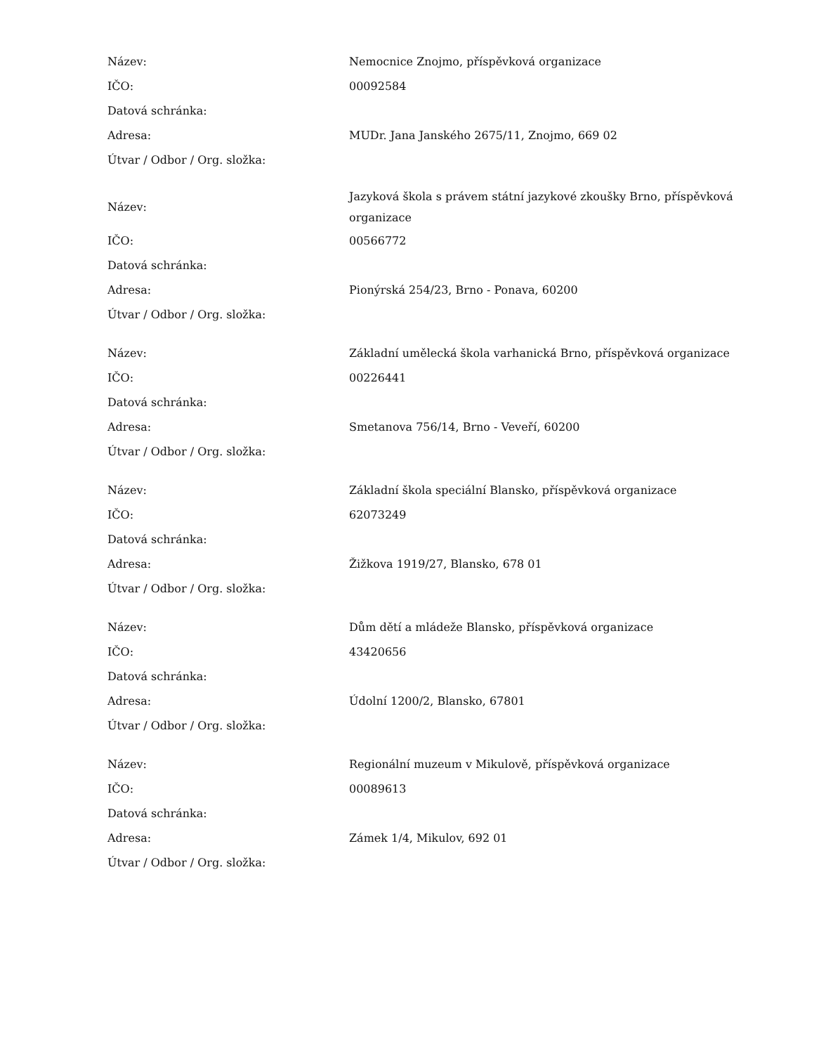| Název: | Nemocnice Znojmo, příspěvková organizace |
| IČO: | 00092584 |
| Datová schránka: | |
| Adresa: | MUDr. Jana Janského 2675/11, Znojmo, 669 02 |
| Útvar / Odbor / Org. složka: | |
| Název: | Jazyková škola s právem státní jazykové zkoušky Brno, příspěvková organizace |
| IČO: | 00566772 |
| Datová schránka: | |
| Adresa: | Pionýrská 254/23, Brno - Ponava, 60200 |
| Útvar / Odbor / Org. složka: | |
| Název: | Základní umělecká škola varhanická Brno, příspěvková organizace |
| IČO: | 00226441 |
| Datová schránka: | |
| Adresa: | Smetanova 756/14, Brno - Veveří, 60200 |
| Útvar / Odbor / Org. složka: | |
| Název: | Základní škola speciální Blansko, příspěvková organizace |
| IČO: | 62073249 |
| Datová schránka: | |
| Adresa: | Žižkova 1919/27, Blansko, 678 01 |
| Útvar / Odbor / Org. složka: | |
| Název: | Dům dětí a mládeže Blansko, příspěvková organizace |
| IČO: | 43420656 |
| Datová schránka: | |
| Adresa: | Údolní 1200/2, Blansko, 67801 |
| Útvar / Odbor / Org. složka: | |
| Název: | Regionální muzeum v Mikulově, příspěvková organizace |
| IČO: | 00089613 |
| Datová schránka: | |
| Adresa: | Zámek 1/4, Mikulov, 692 01 |
| Útvar / Odbor / Org. složka: | |